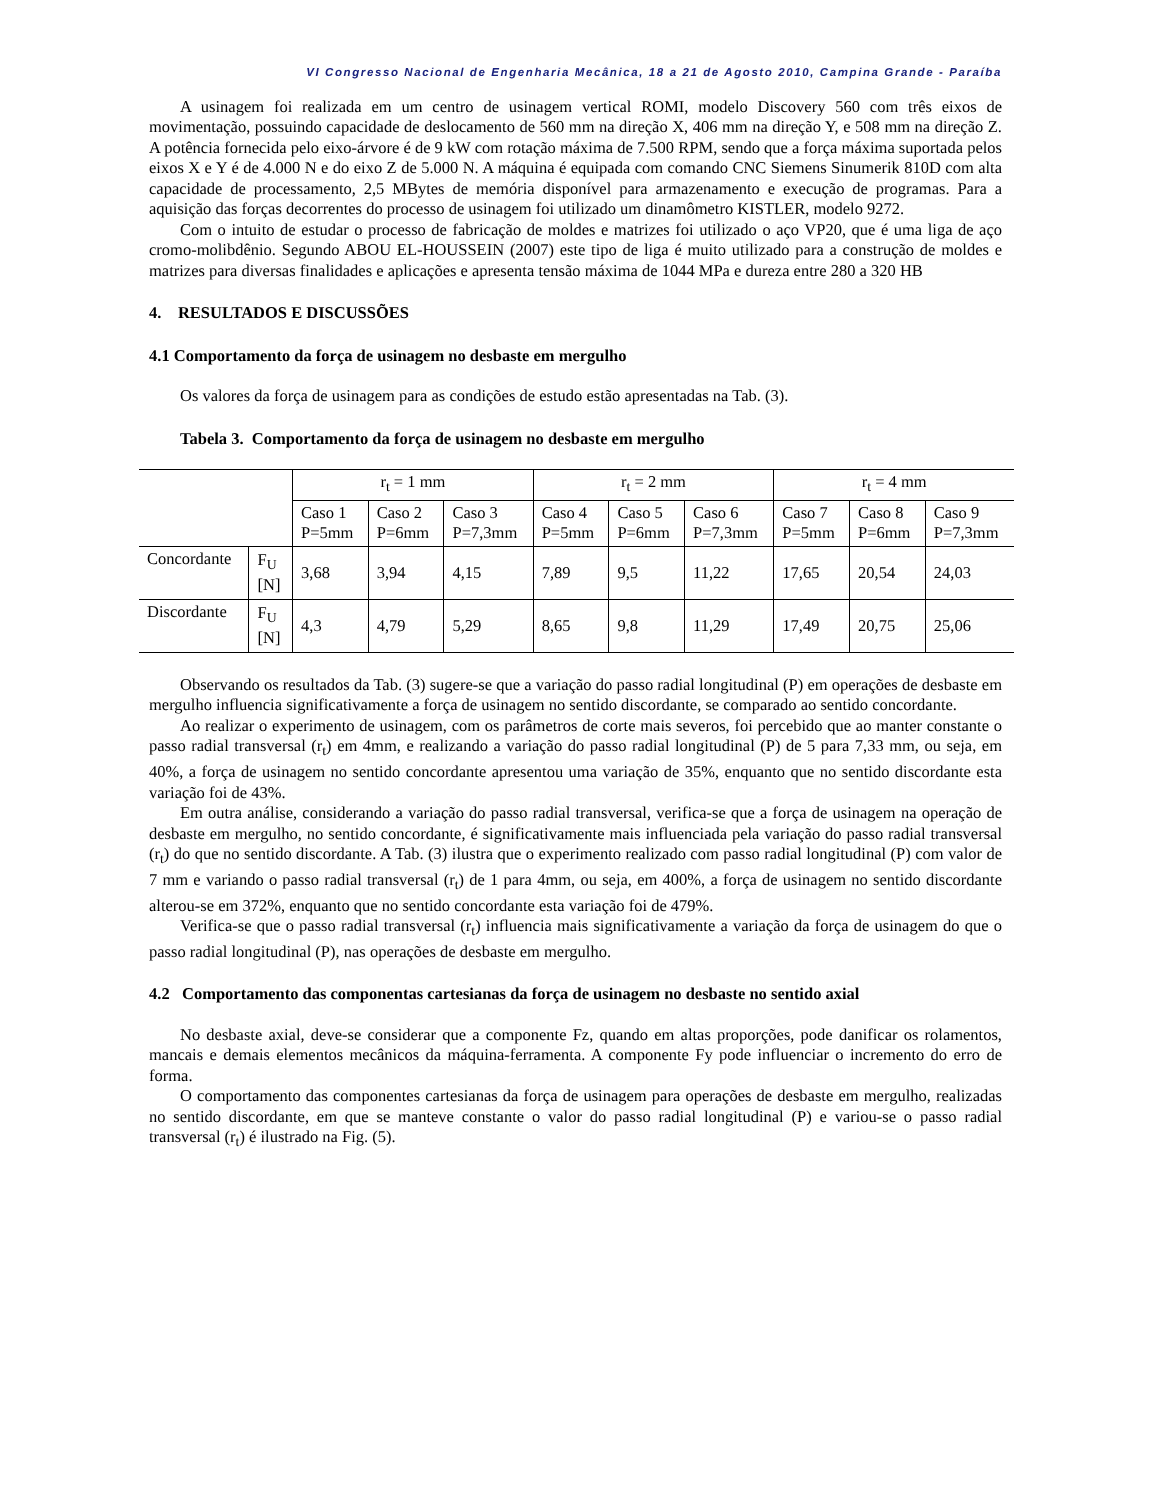VI Congresso Nacional de Engenharia Mecânica, 18 a 21 de Agosto 2010, Campina Grande - Paraíba
A usinagem foi realizada em um centro de usinagem vertical ROMI, modelo Discovery 560 com três eixos de movimentação, possuindo capacidade de deslocamento de 560 mm na direção X, 406 mm na direção Y, e 508 mm na direção Z. A potência fornecida pelo eixo-árvore é de 9 kW com rotação máxima de 7.500 RPM, sendo que a força máxima suportada pelos eixos X e Y é de 4.000 N e do eixo Z de 5.000 N. A máquina é equipada com comando CNC Siemens Sinumerik 810D com alta capacidade de processamento, 2,5 MBytes de memória disponível para armazenamento e execução de programas. Para a aquisição das forças decorrentes do processo de usinagem foi utilizado um dinamômetro KISTLER, modelo 9272.
Com o intuito de estudar o processo de fabricação de moldes e matrizes foi utilizado o aço VP20, que é uma liga de aço cromo-molibdênio. Segundo ABOU EL-HOUSSEIN (2007) este tipo de liga é muito utilizado para a construção de moldes e matrizes para diversas finalidades e aplicações e apresenta tensão máxima de 1044 MPa e dureza entre 280 a 320 HB
4. RESULTADOS E DISCUSSÕES
4.1 Comportamento da força de usinagem no desbaste em mergulho
Os valores da força de usinagem para as condições de estudo estão apresentadas na Tab. (3).
Tabela 3. Comportamento da força de usinagem no desbaste em mergulho
| | | r<sub>t</sub> = 1 mm | | | r<sub>t</sub> = 2 mm | | | r<sub>t</sub> = 4 mm | | |
| --- | --- | --- | --- | --- | --- | --- | --- | --- | --- | --- |
| | | Caso 1 P=5mm | Caso 2 P=6mm | Caso 3 P=7,3mm | Caso 4 P=5mm | Caso 5 P=6mm | Caso 6 P=7,3mm | Caso 7 P=5mm | Caso 8 P=6mm | Caso 9 P=7,3mm |
| Concordante | F<sub>U</sub> [N] | 3,68 | 3,94 | 4,15 | 7,89 | 9,5 | 11,22 | 17,65 | 20,54 | 24,03 |
| Discordante | F<sub>U</sub> [N] | 4,3 | 4,79 | 5,29 | 8,65 | 9,8 | 11,29 | 17,49 | 20,75 | 25,06 |
Observando os resultados da Tab. (3) sugere-se que a variação do passo radial longitudinal (P) em operações de desbaste em mergulho influencia significativamente a força de usinagem no sentido discordante, se comparado ao sentido concordante.
Ao realizar o experimento de usinagem, com os parâmetros de corte mais severos, foi percebido que ao manter constante o passo radial transversal (r<sub>t</sub>) em 4mm, e realizando a variação do passo radial longitudinal (P) de 5 para 7,33 mm, ou seja, em 40%, a força de usinagem no sentido concordante apresentou uma variação de 35%, enquanto que no sentido discordante esta variação foi de 43%.
Em outra análise, considerando a variação do passo radial transversal, verifica-se que a força de usinagem na operação de desbaste em mergulho, no sentido concordante, é significativamente mais influenciada pela variação do passo radial transversal (r<sub>t</sub>) do que no sentido discordante. A Tab. (3) ilustra que o experimento realizado com passo radial longitudinal (P) com valor de 7 mm e variando o passo radial transversal (r<sub>t</sub>) de 1 para 4mm, ou seja, em 400%, a força de usinagem no sentido discordante alterou-se em 372%, enquanto que no sentido concordante esta variação foi de 479%.
Verifica-se que o passo radial transversal (r<sub>t</sub>) influencia mais significativamente a variação da força de usinagem do que o passo radial longitudinal (P), nas operações de desbaste em mergulho.
4.2 Comportamento das componentas cartesianas da força de usinagem no desbaste no sentido axial
No desbaste axial, deve-se considerar que a componente Fz, quando em altas proporções, pode danificar os rolamentos, mancais e demais elementos mecânicos da máquina-ferramenta. A componente Fy pode influenciar o incremento do erro de forma.
O comportamento das componentes cartesianas da força de usinagem para operações de desbaste em mergulho, realizadas no sentido discordante, em que se manteve constante o valor do passo radial longitudinal (P) e variou-se o passo radial transversal (r<sub>t</sub>) é ilustrado na Fig. (5).